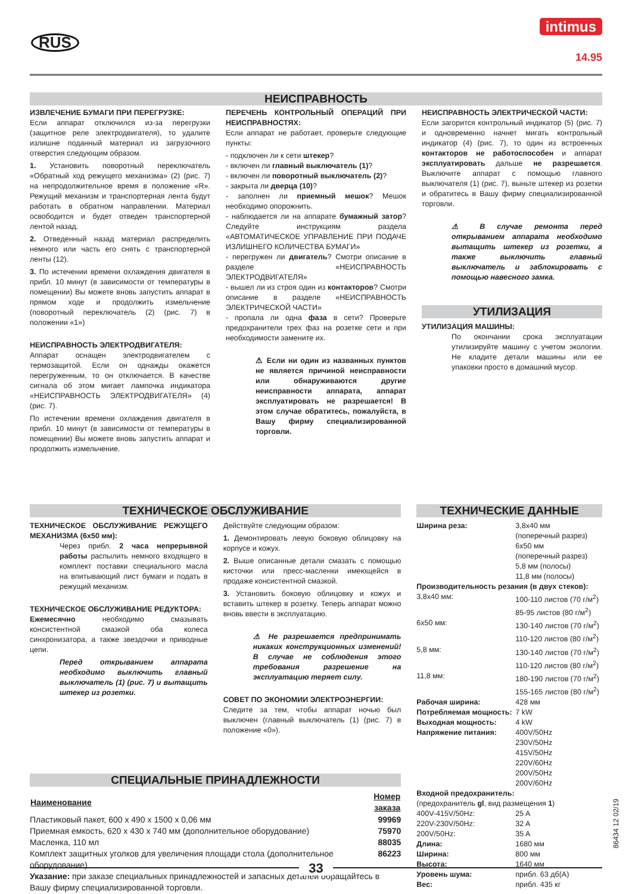RUS
intimus
14.95
НЕИСПРАВНОСТЬ
ИЗВЛЕЧЕНИЕ БУМАГИ ПРИ ПЕРЕГРУЗКЕ:
Если аппарат отключился из-за перегрузки (защитное реле электродвигателя), то удалите излишне поданный материал из загрузочного отверстия следующим образом.
1. Установить поворотный переключатель «Обратный ход режущего механизма» (2) (рис. 7) на непродолжительное время в положение «R». Режущий механизм и транспортерная лента будут работать в обратном направлении. Материал освободится и будет отведен транспортерной лентой назад.
2. Отведенный назад материал распределить немного или часть его снять с транспортерной ленты (12).
3. По истечении времени охлаждения двигателя в прибл. 10 минут (в зависимости от температуры в помещении) Вы можете вновь запустить аппарат в прямом ходе и продолжить измельчение (поворотный переключатель (2) (рис. 7) в положении «1»)
НЕИСПРАВНОСТЬ ЭЛЕКТРОДВИГАТЕЛЯ:
Аппарат оснащен электродвигателем с термозащитой. Если он однажды окажется перегруженным, то он отключается. В качестве сигнала об этом мигает лампочка индикатора «НЕИСПРАВНОСТЬ ЭЛЕКТРОДВИГАТЕЛЯ» (4) (рис. 7).
По истечении времени охлаждения двигателя в прибл. 10 минут (в зависимости от температуры в помещении) Вы можете вновь запустить аппарат и продолжить измельчение.
ПЕРЕЧЕНЬ КОНТРОЛЬНЫЙ ОПЕРАЦИЙ ПРИ НЕИСПРАВНОСТЯХ:
Если аппарат не работает, проверьте следующие пункты:
- подключен ли к сети штекер?
- включен ли главный выключатель (1)?
- включен ли поворотный выключатель (2)?
- закрыта ли дверца (10)?
- заполнен ли приемный мешок? Мешок необходимо опорожнить.
- наблюдается ли на аппарате бумажный затор? Следуйте инструкциям раздела «АВТОМАТИЧЕСКОЕ УПРАВЛЕНИЕ ПРИ ПОДАЧЕ ИЗЛИШНЕГО КОЛИЧЕСТВА БУМАГИ»
- перегружен ли двигатель? Смотри описание в разделе «НЕИСПРАВНОСТЬ ЭЛЕКТРОДВИГАТЕЛЯ»
- вышел ли из строя один из контакторов? Смотри описание в разделе «НЕИСПРАВНОСТЬ ЭЛЕКТРИЧЕСКОЙ ЧАСТИ»
- пропала ли одна фаза в сети? Проверьте предохранители трех фаз на розетке сети и при необходимости замените их.
⚠ Если ни один из названных пунктов не является причиной неисправности или обнаруживаются другие неисправности аппарата, аппарат эксплуатировать не разрешается! В этом случае обратитесь, пожалуйста, в Вашу фирму специализированной торговли.
НЕИСПРАВНОСТЬ ЭЛЕКТРИЧЕСКОЙ ЧАСТИ:
Если загорится контрольный индикатор (5) (рис. 7) и одновременно начнет мигать контрольный индикатор (4) (рис. 7), то один из встроенных контакторов не работоспособен и аппарат эксплуатировать дальше не разрешается. Выключите аппарат с помощью главного выключателя (1) (рис. 7), выньте штекер из розетки и обратитесь в Вашу фирму специализированной торговли.
⚠ В случае ремонта перед открыванием аппарата необходимо вытащить штекер из розетки, а также выключить главный выключатель и заблокировать с помощью навесного замка.
УТИЛИЗАЦИЯ
УТИЛИЗАЦИЯ МАШИНЫ:
По окончании срока эксплуатации утилизируйте машину с учетом экологии. Не кладите детали машины или ее упаковки просто в домашний мусор.
ТЕХНИЧЕСКОЕ ОБСЛУЖИВАНИЕ
ТЕХНИЧЕСКОЕ ОБСЛУЖИВАНИЕ РЕЖУЩЕГО МЕХАНИЗМА (6x50 мм):
Через прибл. 2 часа непрерывной работы распылить немного входящего в комплект поставки специального масла на впитывающий лист бумаги и подать в режущий механизм.
ТЕХНИЧЕСКОЕ ОБСЛУЖИВАНИЕ РЕДУКТОРА:
Ежемесячно необходимо смазывать консистентной смазкой оба колеса синхронизатора, а также звездочки и приводные цепи.
Перед открыванием аппарата необходимо выключить главный выключатель (1) (рис. 7) и вытащить штекер из розетки.
Действуйте следующим образом:
1. Демонтировать левую боковую облицовку на корпусе и кожух.
2. Выше описанные детали смазать с помощью кисточки или пресс-масленки имеющейся в продаже консистентной смазкой.
3. Установить боковую облицовку и кожух и вставить штекер в розетку. Теперь аппарат можно вновь ввести в эксплуатацию.
⚠ Не разрешается предпринимать никаких конструкционных изменений! В случае не соблюдения этого требования разрешение на эксплуатацию теряет силу.
СОВЕТ ПО ЭКОНОМИИ ЭЛЕКТРОЭНЕРГИИ:
Следите за тем, чтобы аппарат ночью был выключен (главный выключатель (1) (рис. 7) в положение «0»).
СПЕЦИАЛЬНЫЕ ПРИНАДЛЕЖНОСТИ
| Наименование | Номер заказа |
| --- | --- |
| Пластиковый пакет, 600 x 490 x 1500 x 0,06 мм | 99969 |
| Приемная емкость, 620 x 430 x 740 мм (дополнительное оборудование) | 75970 |
| Масленка, 110 мл | 88035 |
| Комплект защитных уголков для увеличения площади стола (дополнительное оборудование) | 86223 |
Указание: при заказе специальных принадлежностей и запасных деталей обращайтесь в Вашу фирму специализированной торговли.
ТЕХНИЧЕСКИЕ ДАННЫЕ
| Ширина реза: | 3,8x40 мм (поперечный разрез) 6x50 мм (поперечный разрез) 5,8 мм (полосы) 11,8 мм (полосы) |
| Производительность резания (в двух стеков): | |
| 3,8x40 мм: | 100-110 листов (70 г/м<sup>2</sup>) 85-95 листов (80 г/м<sup>2</sup>) |
| 6x50 мм: | 130-140 листов (70 г/м<sup>2</sup>) 110-120 листов (80 г/м<sup>2</sup>) |
| 5,8 мм: | 130-140 листов (70 г/м<sup>2</sup>) 110-120 листов (80 г/м<sup>2</sup>) |
| 11,8 мм: | 180-190 листов (70 г/м<sup>2</sup>) 155-165 листов (80 г/м<sup>2</sup>) |
| Рабочая ширина: | 428 мм |
| Потребляемая мощность: | 7 kW |
| Выходная мощность: | 4 kW |
| Напряжение питания: | 400V/50Hz 230V/50Hz 415V/50Hz 220V/60Hz 200V/50Hz 200V/60Hz |
| Входной предохранитель: | |
| (предохранитель gl , вид размещения 1 ) | |
| 400V-415V/50Hz: | 25 A |
| 220V-230V/50Hz: | 32 A |
| 200V/50Hz: | 35 A |
| Длина: | 1680 мм |
| Ширина: | 800 мм |
| Высота: | 1640 мм |
| Уровень шума: | прибл. 63 дб(A) |
| Вес: | прибл. 435 кг |
86434 12 02/19
33